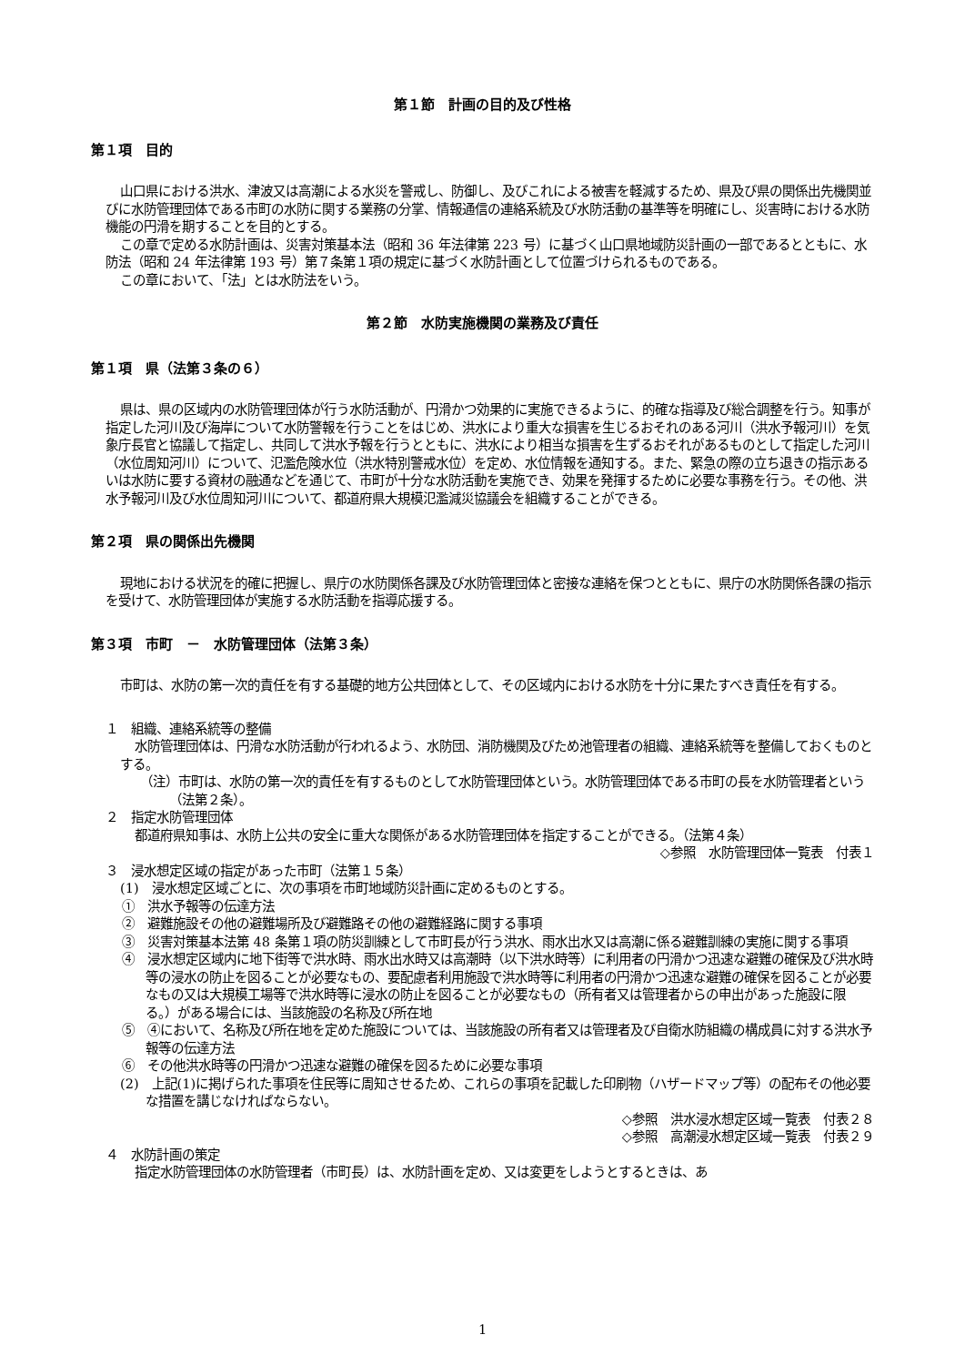第１節　計画の目的及び性格
第１項　目的
山口県における洪水、津波又は高潮による水災を警戒し、防御し、及びこれによる被害を軽減するため、県及び県の関係出先機関並びに水防管理団体である市町の水防に関する業務の分掌、情報通信の連絡系統及び水防活動の基準等を明確にし、災害時における水防機能の円滑を期することを目的とする。
この章で定める水防計画は、災害対策基本法（昭和 36 年法律第 223 号）に基づく山口県地域防災計画の一部であるとともに、水防法（昭和 24 年法律第 193 号）第７条第１項の規定に基づく水防計画として位置づけられるものである。
この章において、「法」とは水防法をいう。
第２節　水防実施機関の業務及び責任
第１項　県（法第３条の６）
県は、県の区域内の水防管理団体が行う水防活動が、円滑かつ効果的に実施できるように、的確な指導及び総合調整を行う。知事が指定した河川及び海岸について水防警報を行うことをはじめ、洪水により重大な損害を生じるおそれのある河川（洪水予報河川）を気象庁長官と協議して指定し、共同して洪水予報を行うとともに、洪水により相当な損害を生ずるおそれがあるものとして指定した河川（水位周知河川）について、氾濫危険水位（洪水特別警戒水位）を定め、水位情報を通知する。また、緊急の際の立ち退きの指示あるいは水防に要する資材の融通などを通じて、市町が十分な水防活動を実施でき、効果を発揮するために必要な事務を行う。その他、洪水予報河川及び水位周知河川について、都道府県大規模氾濫減災協議会を組織することができる。
第２項　県の関係出先機関
現地における状況を的確に把握し、県庁の水防関係各課及び水防管理団体と密接な連絡を保つとともに、県庁の水防関係各課の指示を受けて、水防管理団体が実施する水防活動を指導応援する。
第３項　市町　－　水防管理団体（法第３条）
市町は、水防の第一次的責任を有する基礎的地方公共団体として、その区域内における水防を十分に果たすべき責任を有する。
１　組織、連絡系統等の整備
水防管理団体は、円滑な水防活動が行われるよう、水防団、消防機関及びため池管理者の組織、連絡系統等を整備しておくものとする。
（注）市町は、水防の第一次的責任を有するものとして水防管理団体という。水防管理団体である市町の長を水防管理者という（法第２条）。
２　指定水防管理団体
都道府県知事は、水防上公共の安全に重大な関係がある水防管理団体を指定することができる。（法第４条）
◇参照　水防管理団体一覧表　付表１
３　浸水想定区域の指定があった市町（法第１５条）
(1)　浸水想定区域ごとに、次の事項を市町地域防災計画に定めるものとする。
①　洪水予報等の伝達方法
②　避難施設その他の避難場所及び避難路その他の避難経路に関する事項
③　災害対策基本法第 48 条第１項の防災訓練として市町長が行う洪水、雨水出水又は高潮に係る避難訓練の実施に関する事項
④　浸水想定区域内に地下街等で洪水時、雨水出水時又は高潮時（以下洪水時等）に利用者の円滑かつ迅速な避難の確保及び洪水時等の浸水の防止を図ることが必要なもの、要配慮者利用施設で洪水時等に利用者の円滑かつ迅速な避難の確保を図ることが必要なもの又は大規模工場等で洪水時等に浸水の防止を図ることが必要なもの（所有者又は管理者からの申出があった施設に限る。）がある場合には、当該施設の名称及び所在地
⑤　④において、名称及び所在地を定めた施設については、当該施設の所有者又は管理者及び自衛水防組織の構成員に対する洪水予報等の伝達方法
⑥　その他洪水時等の円滑かつ迅速な避難の確保を図るために必要な事項
(2)　上記(1)に掲げられた事項を住民等に周知させるため、これらの事項を記載した印刷物（ハザードマップ等）の配布その他必要な措置を講じなければならない。
◇参照　洪水浸水想定区域一覧表　付表２８
◇参照　高潮浸水想定区域一覧表　付表２９
４　水防計画の策定
指定水防管理団体の水防管理者（市町長）は、水防計画を定め、又は変更をしようとするときは、あ
1